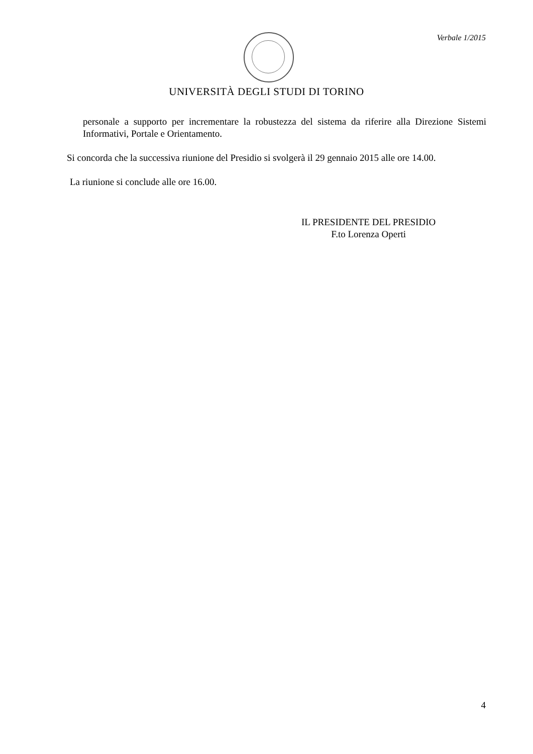Verbale 1/2015
UNIVERSITÀ DEGLI STUDI DI TORINO
personale a supporto per incrementare la robustezza del sistema da riferire alla Direzione Sistemi Informativi, Portale e Orientamento.
Si concorda che la successiva riunione del Presidio si svolgerà il 29 gennaio 2015 alle ore 14.00.
La riunione si conclude alle ore 16.00.
IL PRESIDENTE DEL PRESIDIO
F.to Lorenza Operti
4